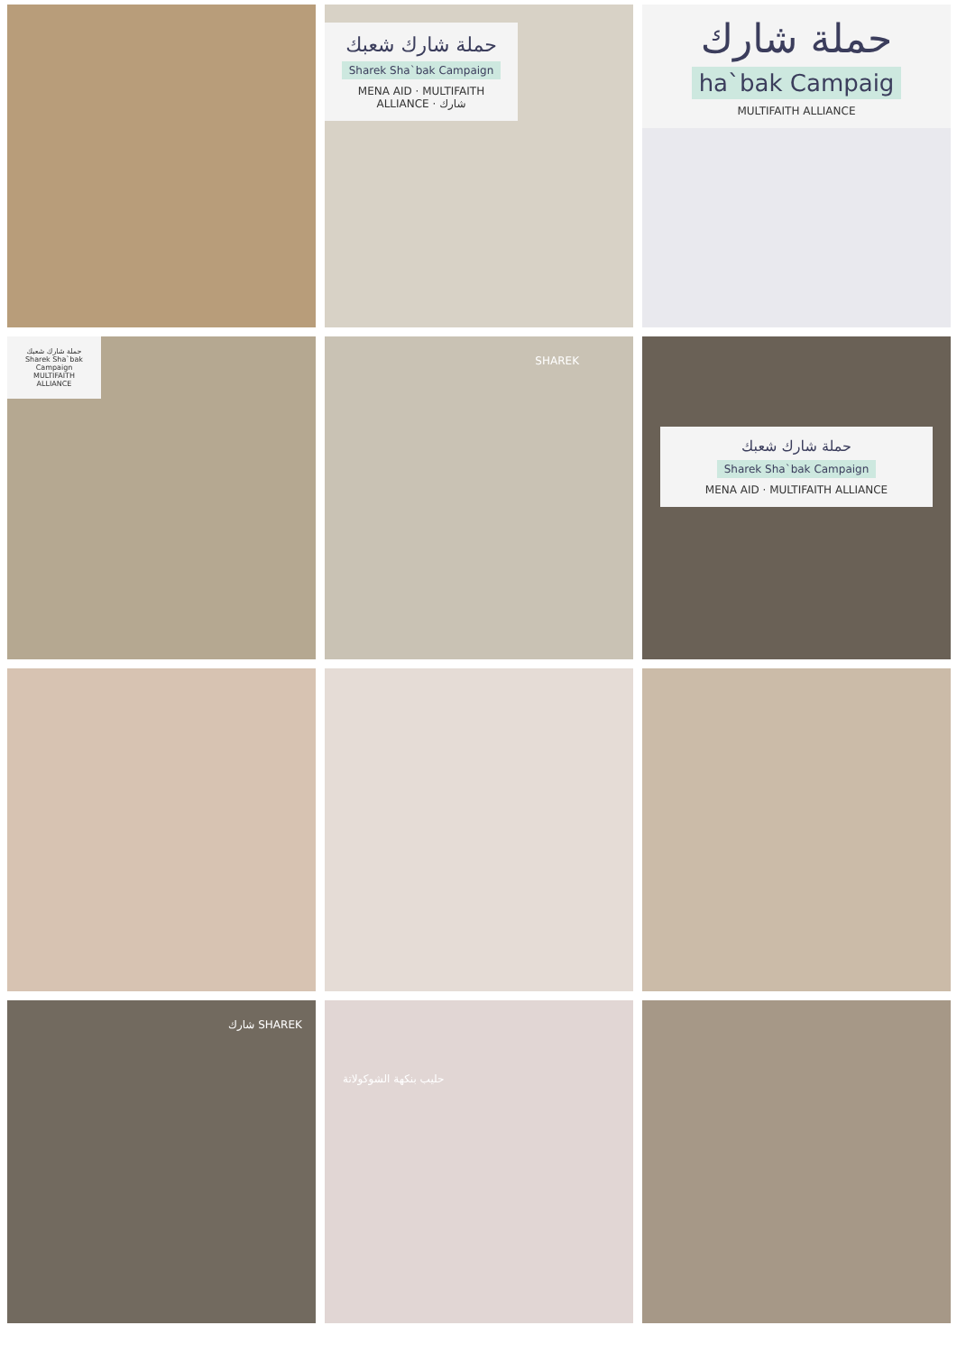حملة شارك شعبك
Sharek Sha`bak Campaign
MENA AID · MULTIFAITH ALLIANCE · شارك
حملة شارك
ha`bak Campaig
MULTIFAITH ALLIANCE
حملة شارك شعبك
Sharek Sha`bak Campaign
MULTIFAITH ALLIANCE
SHAREK
حملة شارك شعبك
Sharek Sha`bak Campaign
MENA AID · MULTIFAITH ALLIANCE
شارك SHAREK
حليب بنكهة الشوكولاتة